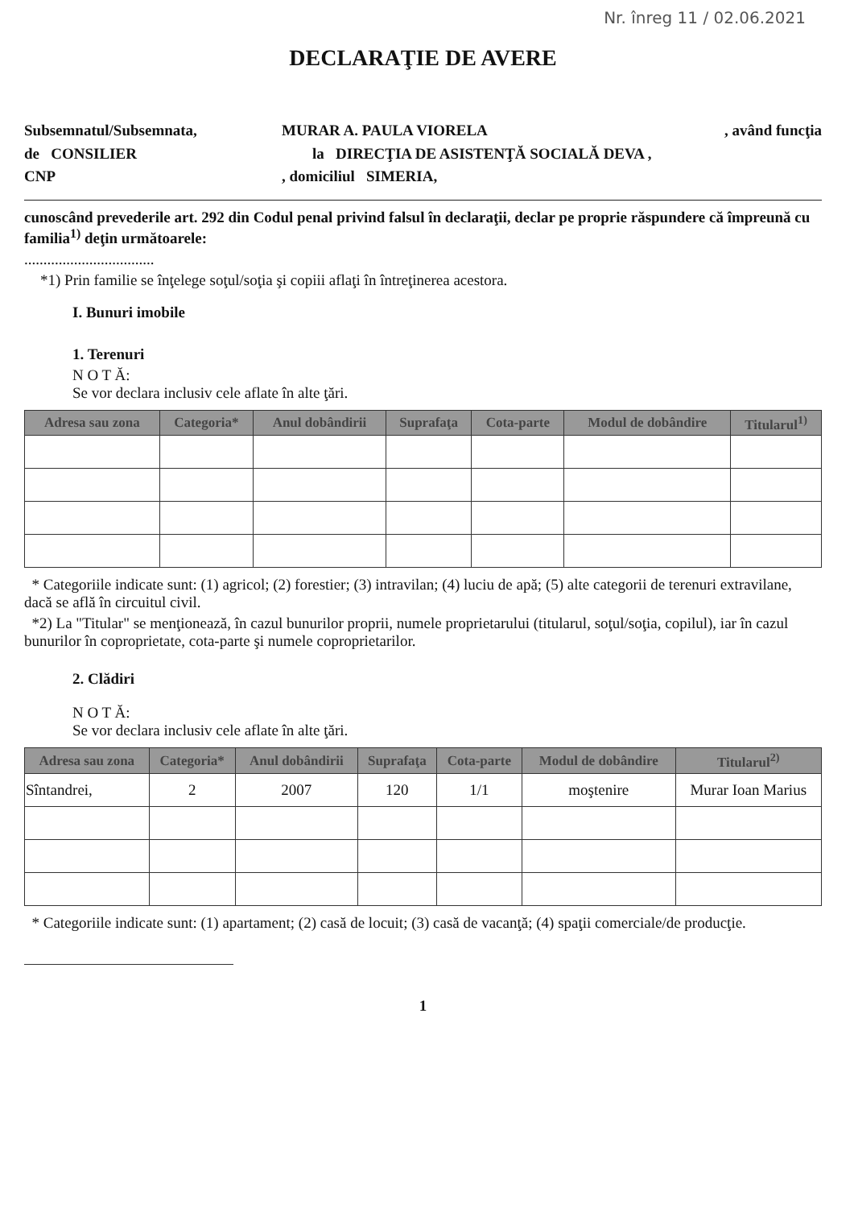Nr. înreg 11 / 02.06.2021
DECLARAŢIE DE AVERE
Subsemnatul/Subsemnata,
de CONSILIER
CNP
MURAR A. PAULA VIORELA , având funcţia
la DIRECŢIA DE ASISTENŢĂ SOCIALĂ DEVA ,
, domiciliul SIMERIA,
cunoscând prevederile art. 292 din Codul penal privind falsul în declaraţii, declar pe proprie răspundere că împreună cu familia<sup>1)</sup> deţin următoarele:
..................................
*1) Prin familie se înţelege soţul/soţia şi copiii aflaţi în întreţinerea acestora.
I. Bunuri imobile
1. Terenuri
N O T Ă:
Se vor declara inclusiv cele aflate în alte ţări.
| Adresa sau zona | Categoria* | Anul dobândirii | Suprafaţa | Cota-parte | Modul de dobândire | Titularul<sup>1)</sup> |
| --- | --- | --- | --- | --- | --- | --- |
* Categoriile indicate sunt: (1) agricol; (2) forestier; (3) intravilan; (4) luciu de apă; (5) alte categorii de terenuri extravilane, dacă se află în circuitul civil.
*2) La "Titular" se menţionează, în cazul bunurilor proprii, numele proprietarului (titularul, soţul/soţia, copilul), iar în cazul bunurilor în coproprietate, cota-parte şi numele coproprietarilor.
2. Clădiri
N O T Ă:
Se vor declara inclusiv cele aflate în alte ţări.
| Adresa sau zona | Categoria* | Anul dobândirii | Suprafaţa | Cota-parte | Modul de dobândire | Titularul<sup>2)</sup> |
| --- | --- | --- | --- | --- | --- | --- |
| Sîntandrei, | 2 | 2007 | 120 | 1/1 | moştenire | Murar Ioan Marius |
* Categoriile indicate sunt: (1) apartament; (2) casă de locuit; (3) casă de vacanţă; (4) spaţii comerciale/de producţie.
1